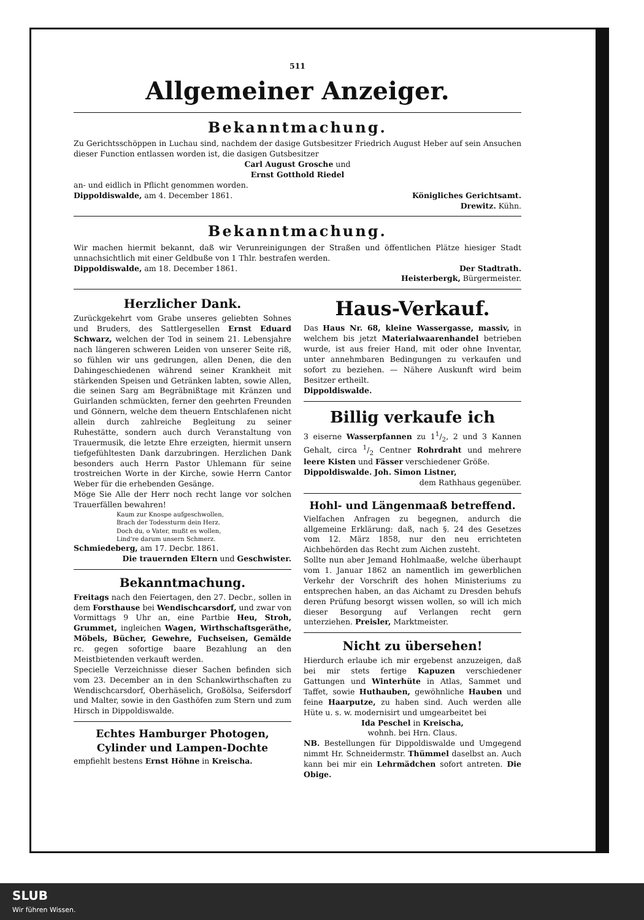511
Allgemeiner Anzeiger.
Bekanntmachung.
Zu Gerichtsschöppen in Luchau sind, nachdem der dasige Gutsbesitzer Friedrich August Heber auf sein Ansuchen dieser Function entlassen worden ist, die dasigen Gutsbesitzer
Carl August Grosche und
Ernst Gotthold Riedel
an- und eidlich in Pflicht genommen worden.
Dippoldiswalde, am 4. December 1861. Königliches Gerichtsamt.
Drewitz. Kühn.
Bekanntmachung.
Wir machen hiermit bekannt, daß wir Verunreinigungen der Straßen und öffentlichen Plätze hiesiger Stadt unnachsichtlich mit einer Geldbuße von 1 Thlr. bestrafen werden.
Dippoldiswalde, am 18. December 1861. Der Stadtrath.
Heisterbergk, Bürgermeister.
Herzlicher Dank.
Zurückgekehrt vom Grabe unseres geliebten Sohnes und Bruders, des Sattlergesellen Ernst Eduard Schwarz, welchen der Tod in seinem 21. Lebensjahre nach längeren schweren Leiden von unserer Seite riß, so fühlen wir uns gedrungen, allen Denen, die den Dahingeschiedenen während seiner Krankheit mit stärkenden Speisen und Getränken labten, sowie Allen, die seinen Sarg am Begräbnißtage mit Kränzen und Guirlanden schmückten, ferner den geehrten Freunden und Gönnern, welche dem theuern Entschlafenen nicht allein durch zahlreiche Begleitung zu seiner Ruhestätte, sondern auch durch Veranstaltung von Trauermusik, die letzte Ehre erzeigten, hiermit unsern tiefgefühltesten Dank darzubringen. Herzlichen Dank besonders auch Herrn Pastor Uhlemann für seine trostreichen Worte in der Kirche, sowie Herrn Cantor Weber für die erhebenden Gesänge.
Möge Sie Alle der Herr noch recht lange vor solchen Trauerfällen bewahren!
Kaum zur Knospe aufgeschwollen,
Brach der Todessturm dein Herz.
Doch du, o Vater, mußt es wollen,
Lind're darum unsern Schmerz.
Schmiedeberg, am 17. Decbr. 1861.
Die trauernden Eltern und Geschwister.
Bekanntmachung.
Freitags nach den Feiertagen, den 27. Decbr., sollen in dem Forsthause bei Wendischcarsdorf, und zwar von Vormittags 9 Uhr an, eine Partbie Heu, Stroh, Grummet, ingleichen Wagen, Wirthschaftsgeräthe, Möbels, Bücher, Gewehre, Fuchseisen, Gemälde rc. gegen sofortige baare Bezahlung an den Meistbietenden verkauft werden.
Specielle Verzeichnisse dieser Sachen befinden sich vom 23. December an in den Schankwirthschaften zu Wendischcarsdorf, Oberhäselich, Großölsa, Seifersdorf und Malter, sowie in den Gasthöfen zum Stern und zum Hirsch in Dippoldiswalde.
Echtes Hamburger Photogen, Cylinder und Lampen-Dochte
empfiehlt bestens Ernst Höhne in Kreischa.
Haus-Verkauf.
Das Haus Nr. 68, kleine Wassergasse, massiv, in welchem bis jetzt Materialwaarenhandel betrieben wurde, ist aus freier Hand, mit oder ohne Inventar, unter annehmbaren Bedingungen zu verkaufen und sofort zu beziehen. — Nähere Auskunft wird beim Besitzer ertheilt.
Dippoldiswalde.
Billig verkaufe ich
3 eiserne Wasserpfannen zu 11/2, 2 und 3 Kannen Gehalt, circa 1/2 Centner Rohrdraht und mehrere leere Kisten und Fässer verschiedener Größe.
Dippoldiswalde. Joh. Simon Listner,
dem Rathhaus gegenüber.
Hohl- und Längenmaaß betreffend.
Vielfachen Anfragen zu begegnen, andurch die allgemeine Erklärung: daß, nach §. 24 des Gesetzes vom 12. März 1858, nur den neu errichteten Aichbehörden das Recht zum Aichen zusteht.
Sollte nun aber Jemand Hohlmaaße, welche überhaupt vom 1. Januar 1862 an namentlich im gewerblichen Verkehr der Vorschrift des hohen Ministeriums zu entsprechen haben, an das Aichamt zu Dresden behufs deren Prüfung besorgt wissen wollen, so will ich mich dieser Besorgung auf Verlangen recht gern unterziehen. Preisler, Marktmeister.
Nicht zu übersehen!
Hierdurch erlaube ich mir ergebenst anzuzeigen, daß bei mir stets fertige Kapuzen verschiedener Gattungen und Winterhüte in Atlas, Sammet und Taffet, sowie Huthauben, gewöhnliche Hauben und feine Haarputze, zu haben sind. Auch werden alle Hüte u. s. w. modernisirt und umgearbeitet bei
Ida Peschel in Kreischa,
wohnh. bei Hrn. Claus.
NB. Bestellungen für Dippoldiswalde und Umgegend nimmt Hr. Schneidermstr. Thümmel daselbst an. Auch kann bei mir ein Lehrmädchen sofort antreten. Die Obige.
SLUB
Wir führen Wissen.